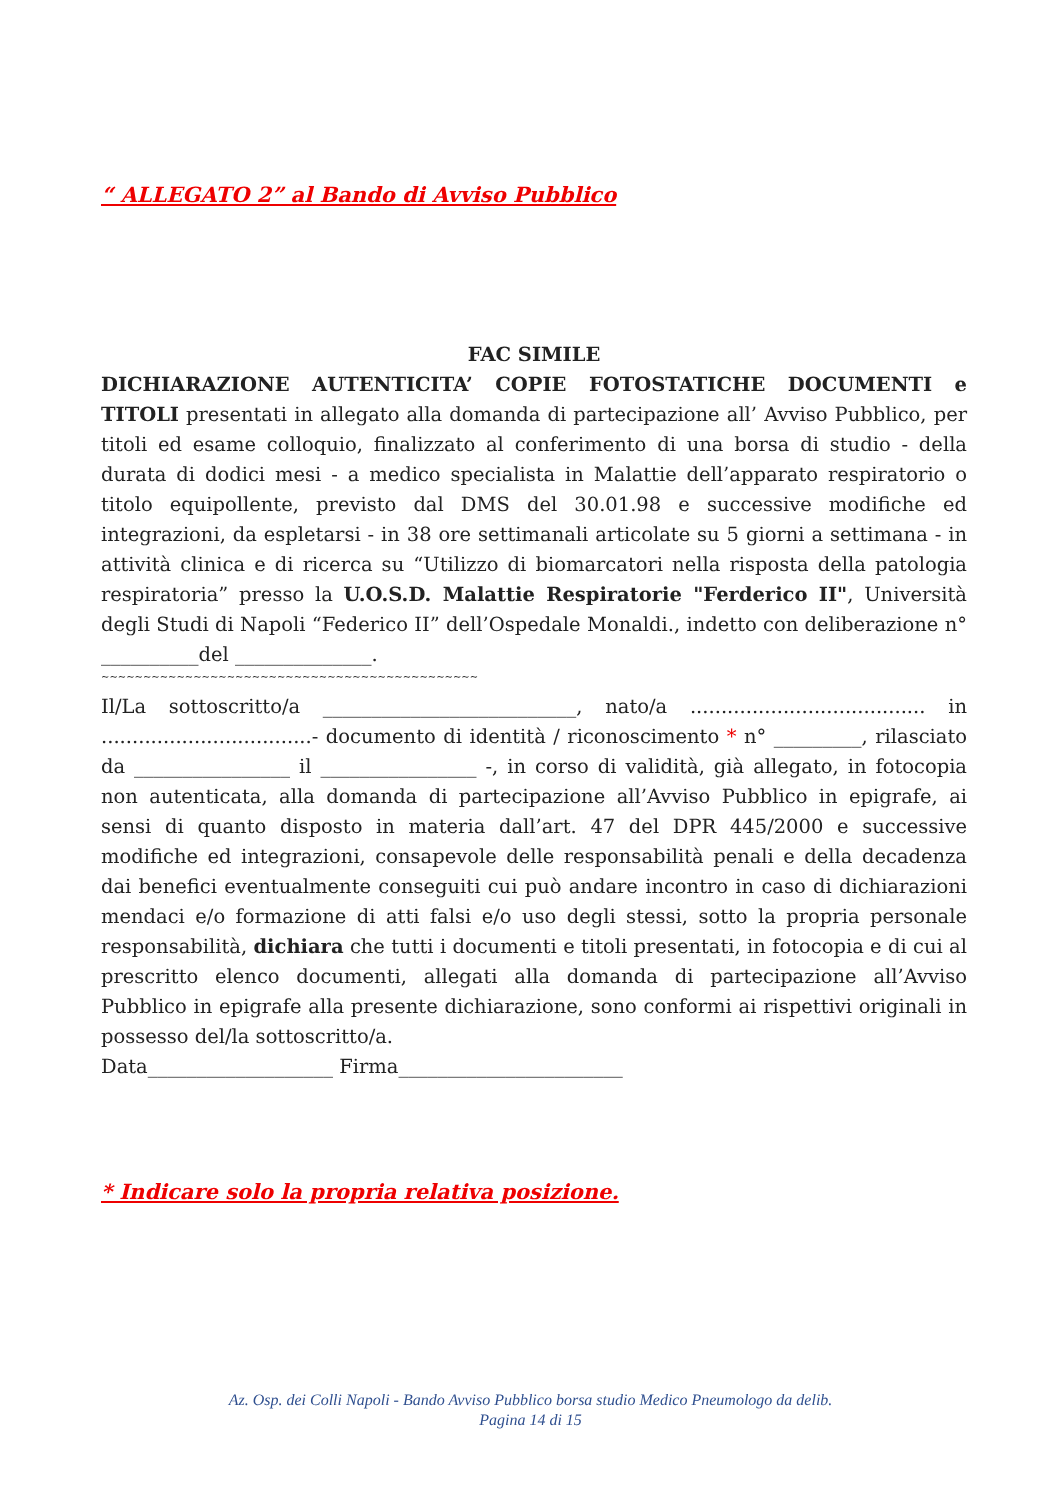“ ALLEGATO 2” al Bando di Avviso Pubblico
FAC SIMILE
DICHIARAZIONE AUTENTICITA’ COPIE FOTOSTATICHE DOCUMENTI e TITOLI presentati in allegato alla domanda di partecipazione all’ Avviso Pubblico, per titoli ed esame colloquio, finalizzato al conferimento di una borsa di studio - della durata di dodici mesi - a medico specialista in Malattie dell’apparato respiratorio o titolo equipollente, previsto dal DMS del 30.01.98 e successive modifiche ed integrazioni, da espletarsi - in 38 ore settimanali articolate su 5 giorni a settimana - in attività clinica e di ricerca su “Utilizzo di biomarcatori nella risposta della patologia respiratoria” presso la U.O.S.D. Malattie Respiratorie "Ferderico II", Università degli Studi di Napoli “Federico II” dell’Ospedale Monaldi., indetto con deliberazione n° __________del ______________.
~~~~~~~~~~~~~~~~~~~~~~~~~~~~~~~~~~~~~~~~~~~~~
Il/La sottoscritto/a __________________________, nato/a ...................................... in ..................................- documento di identità / riconoscimento * n° _________, rilasciato da ________________ il ________________ -, in corso di validità, già allegato, in fotocopia non autenticata, alla domanda di partecipazione all’Avviso Pubblico in epigrafe, ai sensi di quanto disposto in materia dall’art. 47 del DPR 445/2000 e successive modifiche ed integrazioni, consapevole delle responsabilità penali e della decadenza dai benefici eventualmente conseguiti cui può andare incontro in caso di dichiarazioni mendaci e/o formazione di atti falsi e/o uso degli stessi, sotto la propria personale responsabilità, dichiara che tutti i documenti e titoli presentati, in fotocopia e di cui al prescritto elenco documenti, allegati alla domanda di partecipazione all’Avviso Pubblico in epigrafe alla presente dichiarazione, sono conformi ai rispettivi originali in possesso del/la sottoscritto/a.
Data___________________ Firma_______________________
* Indicare solo la propria relativa posizione.
Az. Osp. dei Colli Napoli - Bando Avviso Pubblico borsa studio Medico Pneumologo da delib.
Pagina 14 di 15